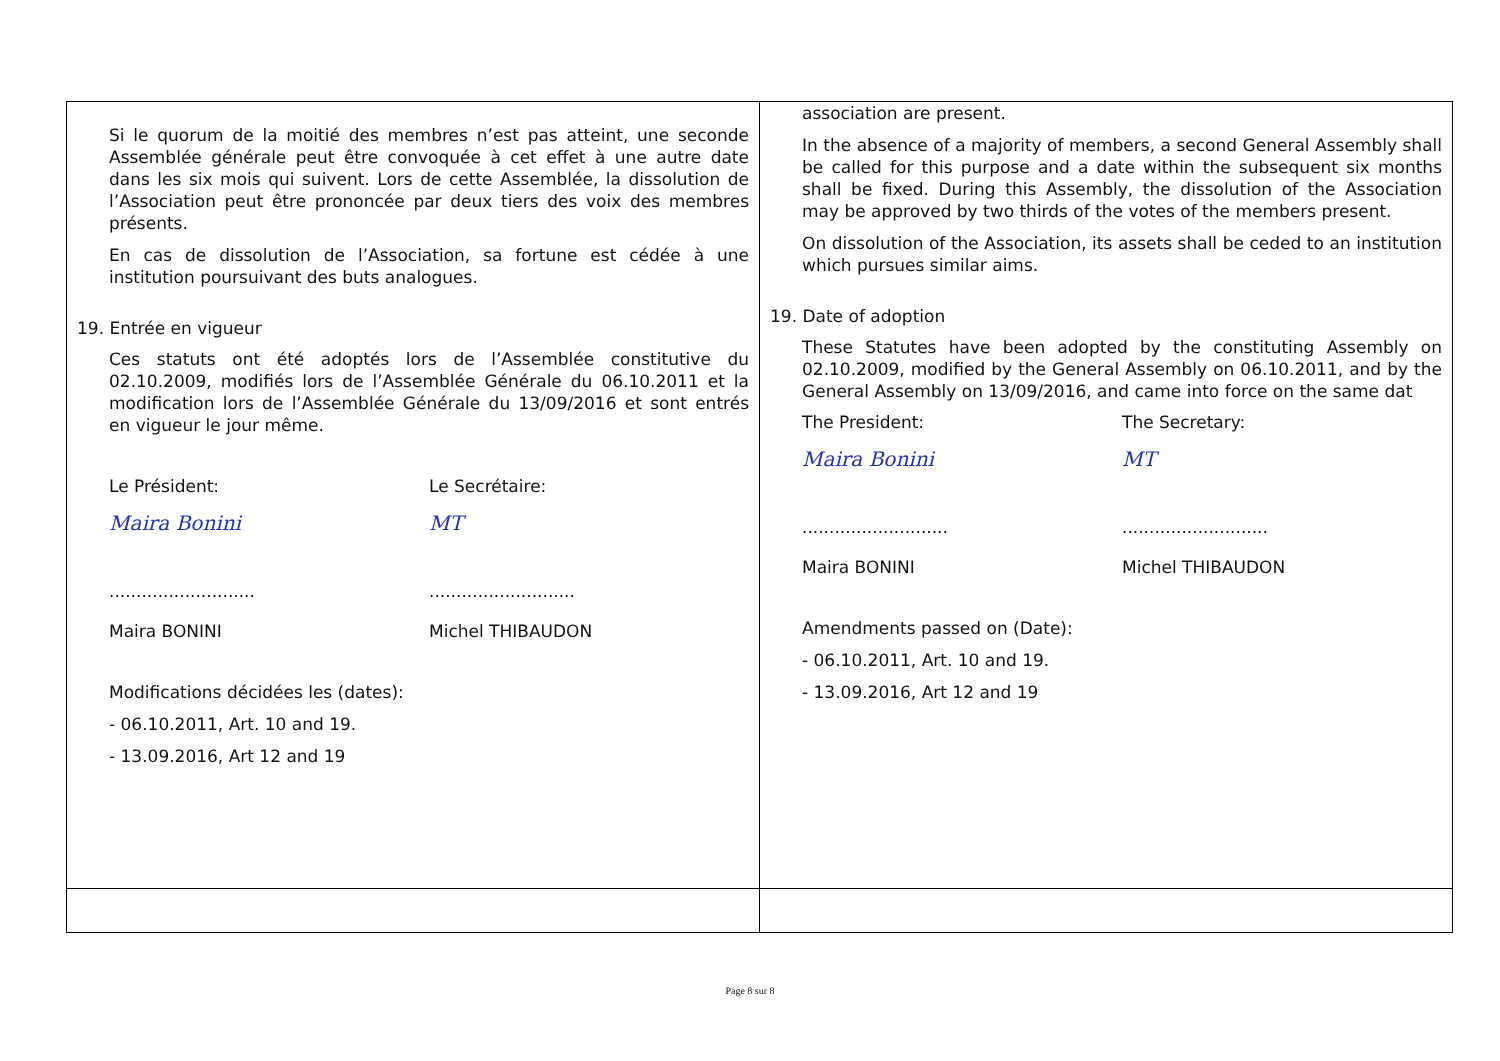| Si le quorum de la moitié des membres n’est pas atteint, une seconde Assemblée générale peut être convoquée à cet effet à une autre date dans les six mois qui suivent. Lors de cette Assemblée, la dissolution de l’Association peut être prononcée par deux tiers des voix des membres présents. En cas de dissolution de l’Association, sa fortune est cédée à une institution poursuivant des buts analogues. 19. Entrée en vigueur Ces statuts ont été adoptés lors de l’Assemblée constitutive du 02.10.2009, modifiés lors de l’Assemblée Générale du 06.10.2011 et la modification lors de l’Assemblée Générale du 13/09/2016 et sont entrés en vigueur le jour même. Le Président: Maira Bonini ........................... Maira BONINI Le Secrétaire: MT ........................... Michel THIBAUDON Modifications décidées les (dates): - 06.10.2011, Art. 10 and 19. - 13.09.2016, Art 12 and 19 | association are present. In the absence of a majority of members, a second General Assembly shall be called for this purpose and a date within the subsequent six months shall be fixed. During this Assembly, the dissolution of the Association may be approved by two thirds of the votes of the members present. On dissolution of the Association, its assets shall be ceded to an institution which pursues similar aims. 19. Date of adoption These Statutes have been adopted by the constituting Assembly on 02.10.2009, modified by the General Assembly on 06.10.2011, and by the General Assembly on 13/09/2016, and came into force on the same dat The President: Maira Bonini ........................... Maira BONINI The Secretary: MT ........................... Michel THIBAUDON Amendments passed on (Date): - 06.10.2011, Art. 10 and 19. - 13.09.2016, Art 12 and 19 |
Page 8 sur 8